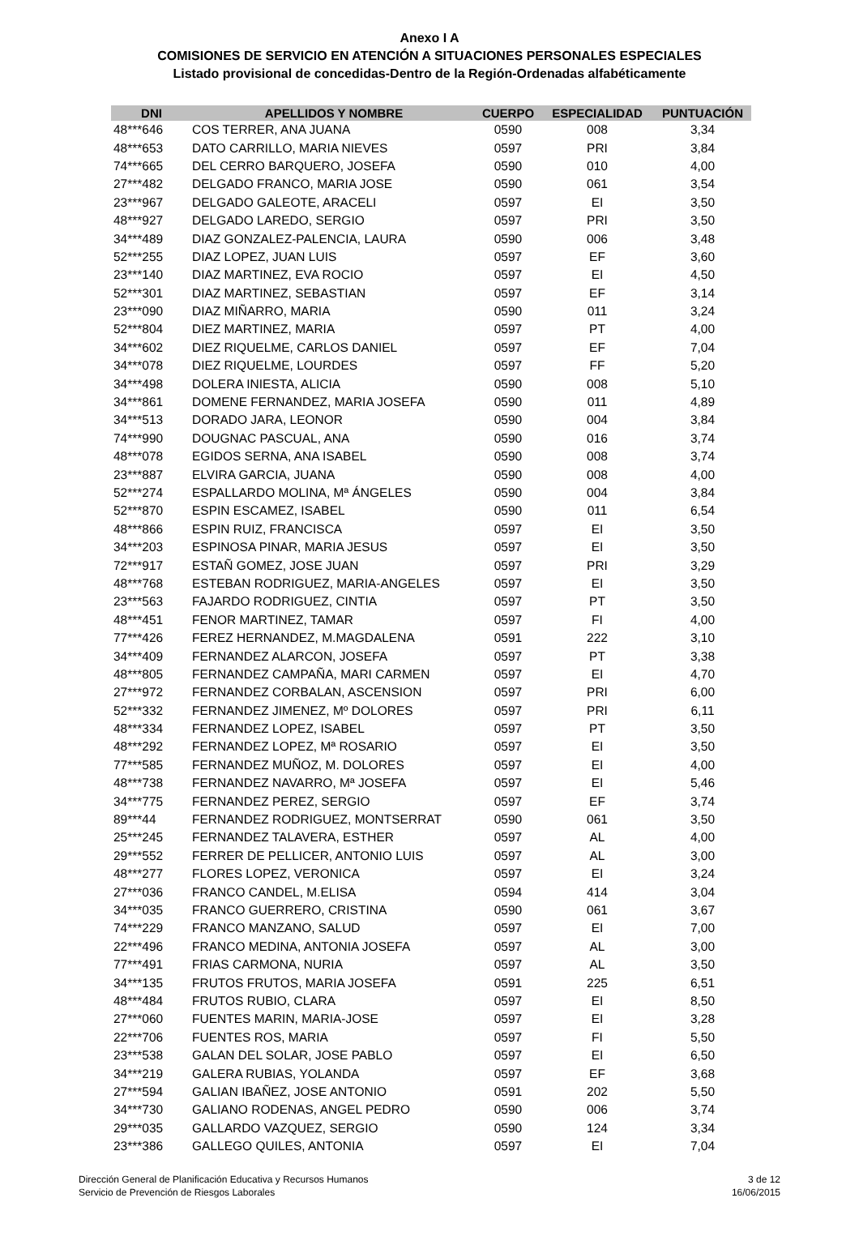Anexo I A
COMISIONES DE SERVICIO EN ATENCIÓN A SITUACIONES PERSONALES ESPECIALES
Listado provisional de concedidas-Dentro de la Región-Ordenadas alfabéticamente
| DNI | APELLIDOS Y NOMBRE | CUERPO | ESPECIALIDAD | PUNTUACIÓN |
| --- | --- | --- | --- | --- |
| 48***646 | COS TERRER, ANA JUANA | 0590 | 008 | 3,34 |
| 48***653 | DATO CARRILLO, MARIA NIEVES | 0597 | PRI | 3,84 |
| 74***665 | DEL CERRO BARQUERO, JOSEFA | 0590 | 010 | 4,00 |
| 27***482 | DELGADO FRANCO, MARIA JOSE | 0590 | 061 | 3,54 |
| 23***967 | DELGADO GALEOTE, ARACELI | 0597 | EI | 3,50 |
| 48***927 | DELGADO LAREDO, SERGIO | 0597 | PRI | 3,50 |
| 34***489 | DIAZ GONZALEZ-PALENCIA, LAURA | 0590 | 006 | 3,48 |
| 52***255 | DIAZ LOPEZ, JUAN LUIS | 0597 | EF | 3,60 |
| 23***140 | DIAZ MARTINEZ, EVA ROCIO | 0597 | EI | 4,50 |
| 52***301 | DIAZ MARTINEZ, SEBASTIAN | 0597 | EF | 3,14 |
| 23***090 | DIAZ MIÑARRO, MARIA | 0590 | 011 | 3,24 |
| 52***804 | DIEZ MARTINEZ, MARIA | 0597 | PT | 4,00 |
| 34***602 | DIEZ RIQUELME, CARLOS DANIEL | 0597 | EF | 7,04 |
| 34***078 | DIEZ RIQUELME, LOURDES | 0597 | FF | 5,20 |
| 34***498 | DOLERA INIESTA, ALICIA | 0590 | 008 | 5,10 |
| 34***861 | DOMENE FERNANDEZ, MARIA JOSEFA | 0590 | 011 | 4,89 |
| 34***513 | DORADO JARA, LEONOR | 0590 | 004 | 3,84 |
| 74***990 | DOUGNAC PASCUAL, ANA | 0590 | 016 | 3,74 |
| 48***078 | EGIDOS SERNA, ANA ISABEL | 0590 | 008 | 3,74 |
| 23***887 | ELVIRA GARCIA, JUANA | 0590 | 008 | 4,00 |
| 52***274 | ESPALLARDO MOLINA, Mª ÁNGELES | 0590 | 004 | 3,84 |
| 52***870 | ESPIN ESCAMEZ, ISABEL | 0590 | 011 | 6,54 |
| 48***866 | ESPIN RUIZ, FRANCISCA | 0597 | EI | 3,50 |
| 34***203 | ESPINOSA PINAR, MARIA JESUS | 0597 | EI | 3,50 |
| 72***917 | ESTAÑ GOMEZ, JOSE JUAN | 0597 | PRI | 3,29 |
| 48***768 | ESTEBAN RODRIGUEZ, MARIA-ANGELES | 0597 | EI | 3,50 |
| 23***563 | FAJARDO RODRIGUEZ, CINTIA | 0597 | PT | 3,50 |
| 48***451 | FENOR MARTINEZ, TAMAR | 0597 | FI | 4,00 |
| 77***426 | FEREZ HERNANDEZ, M.MAGDALENA | 0591 | 222 | 3,10 |
| 34***409 | FERNANDEZ ALARCON, JOSEFA | 0597 | PT | 3,38 |
| 48***805 | FERNANDEZ CAMPAÑA, MARI CARMEN | 0597 | EI | 4,70 |
| 27***972 | FERNANDEZ CORBALAN, ASCENSION | 0597 | PRI | 6,00 |
| 52***332 | FERNANDEZ JIMENEZ, Mº DOLORES | 0597 | PRI | 6,11 |
| 48***334 | FERNANDEZ LOPEZ, ISABEL | 0597 | PT | 3,50 |
| 48***292 | FERNANDEZ LOPEZ, Mª ROSARIO | 0597 | EI | 3,50 |
| 77***585 | FERNANDEZ MUÑOZ, M. DOLORES | 0597 | EI | 4,00 |
| 48***738 | FERNANDEZ NAVARRO, Mª JOSEFA | 0597 | EI | 5,46 |
| 34***775 | FERNANDEZ PEREZ, SERGIO | 0597 | EF | 3,74 |
| 89***44 | FERNANDEZ RODRIGUEZ, MONTSERRAT | 0590 | 061 | 3,50 |
| 25***245 | FERNANDEZ TALAVERA, ESTHER | 0597 | AL | 4,00 |
| 29***552 | FERRER DE PELLICER, ANTONIO LUIS | 0597 | AL | 3,00 |
| 48***277 | FLORES LOPEZ, VERONICA | 0597 | EI | 3,24 |
| 27***036 | FRANCO CANDEL, M.ELISA | 0594 | 414 | 3,04 |
| 34***035 | FRANCO GUERRERO, CRISTINA | 0590 | 061 | 3,67 |
| 74***229 | FRANCO MANZANO, SALUD | 0597 | EI | 7,00 |
| 22***496 | FRANCO MEDINA, ANTONIA JOSEFA | 0597 | AL | 3,00 |
| 77***491 | FRIAS CARMONA, NURIA | 0597 | AL | 3,50 |
| 34***135 | FRUTOS FRUTOS, MARIA JOSEFA | 0591 | 225 | 6,51 |
| 48***484 | FRUTOS RUBIO, CLARA | 0597 | EI | 8,50 |
| 27***060 | FUENTES MARIN, MARIA-JOSE | 0597 | EI | 3,28 |
| 22***706 | FUENTES ROS, MARIA | 0597 | FI | 5,50 |
| 23***538 | GALAN DEL SOLAR, JOSE PABLO | 0597 | EI | 6,50 |
| 34***219 | GALERA RUBIAS, YOLANDA | 0597 | EF | 3,68 |
| 27***594 | GALIAN IBAÑEZ, JOSE ANTONIO | 0591 | 202 | 5,50 |
| 34***730 | GALIANO RODENAS, ANGEL PEDRO | 0590 | 006 | 3,74 |
| 29***035 | GALLARDO VAZQUEZ, SERGIO | 0590 | 124 | 3,34 |
| 23***386 | GALLEGO QUILES, ANTONIA | 0597 | EI | 7,04 |
Dirección General de Planificación Educativa y Recursos Humanos
Servicio de Prevención de Riesgos Laborales
3 de 12
16/06/2015